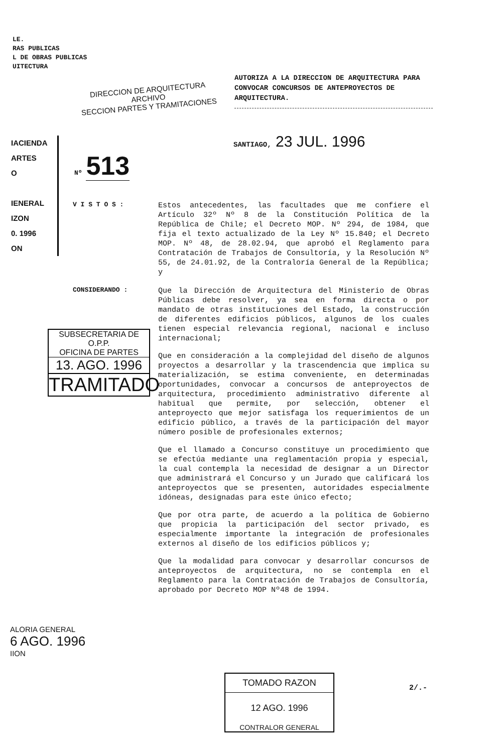LE.
RAS PUBLICAS
L DE OBRAS PUBLICAS
UITECTURA
DIRECCION DE ARQUITECTURA
ARCHIVO
SECCION PARTES Y TRAMITACIONES
AUTORIZA A LA DIRECCION DE ARQUITECTURA PARA CONVOCAR CONCURSOS DE ANTEPROYECTOS DE ARQUITECTURA.
SANTIAGO, 23 JUL. 1996
IACIENDA
ARTES
O
IENERAL
IZON
0. 1996
ON
Nº 513
V I S T O S :
Estos antecedentes, las facultades que me confiere el Artículo 32º Nº 8 de la Constitución Política de la República de Chile; el Decreto MOP. Nº 294, de 1984, que fija el texto actualizado de la Ley Nº 15.840; el Decreto MOP. Nº 48, de 28.02.94, que aprobó el Reglamento para Contratación de Trabajos de Consultoría, y la Resolución Nº 55, de 24.01.92, de la Contraloría General de la República; y
CONSIDERANDO :
Que la Dirección de Arquitectura del Ministerio de Obras Públicas debe resolver, ya sea en forma directa o por mandato de otras instituciones del Estado, la construcción de diferentes edificios públicos, algunos de los cuales tienen especial relevancia regional, nacional e incluso internacional;
Que en consideración a la complejidad del diseño de algunos proyectos a desarrollar y la trascendencia que implica su materialización, se estima conveniente, en determinadas oportunidades, convocar a concursos de anteproyectos de arquitectura, procedimiento administrativo diferente al habitual que permite, por selección, obtener el anteproyecto que mejor satisfaga los requerimientos de un edificio público, a través de la participación del mayor número posible de profesionales externos;
Que el llamado a Concurso constituye un procedimiento que se efectúa mediante una reglamentación propia y especial, la cual contempla la necesidad de designar a un Director que administrará el Concurso y un Jurado que calificará los anteproyectos que se presenten, autoridades especialmente idóneas, designadas para este único efecto;
Que por otra parte, de acuerdo a la política de Gobierno que propicia la participación del sector privado, es especialmente importante la integración de profesionales externos al diseño de los edificios públicos y;
Que la modalidad para convocar y desarrollar concursos de anteproyectos de arquitectura, no se contempla en el Reglamento para la Contratación de Trabajos de Consultoría, aprobado por Decreto MOP Nº48 de 1994.
SUBSECRETARIA DE O.P.P.
OFICINA DE PARTES
13. AGO. 1996
TRAMITADO
ALORIA GENERAL
6 AGO. 1996
IION
TOMADO RAZON
12 AGO. 1996
CONTRALOR GENERAL
2/.-